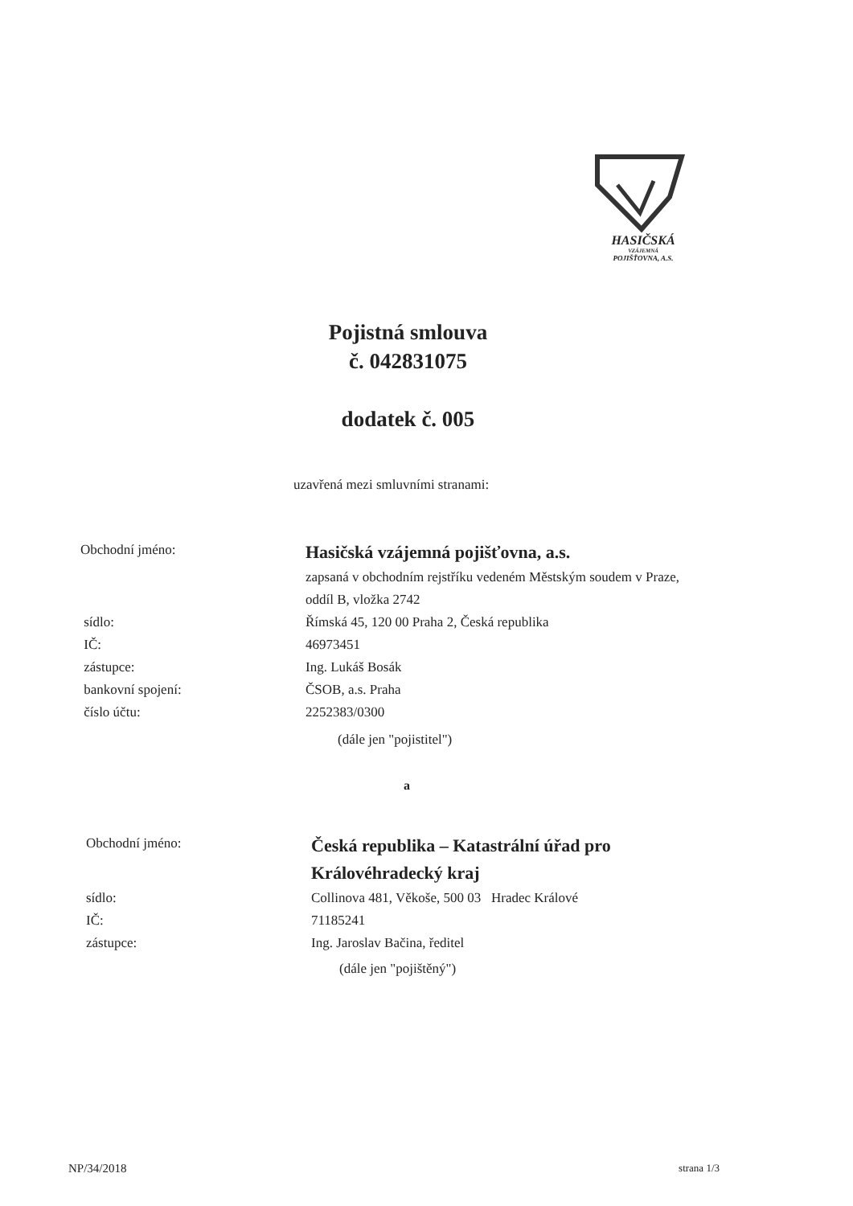HASIČSKÁ
VZÁJEMNÁ
POJIŠŤOVNA, A.S.
Pojistná smlouva
č. 042831075
dodatek č. 005
uzavřená mezi smluvními stranami:
| Obchodní jméno: | Hasičská vzájemná pojišťovna, a.s. |
| | zapsaná v obchodním rejstříku vedeném Městským soudem v Praze, oddíl B, vložka 2742 |
| sídlo: | Římská 45, 120 00 Praha 2, Česká republika |
| IČ: | 46973451 |
| zástupce: | Ing. Lukáš Bosák |
| bankovní spojení: | ČSOB, a.s. Praha |
| číslo účtu: | 2252383/0300 |
| | (dále jen "pojistitel") |
a
| Obchodní jméno: | Česká republika – Katastrální úřad pro Královéhradecký kraj |
| sídlo: | Collinova 481, Věkoše, 500 03 Hradec Králové |
| IČ: | 71185241 |
| zástupce: | Ing. Jaroslav Bačina, ředitel |
| | (dále jen "pojištěný") |
NP/34/2018 strana 1/3